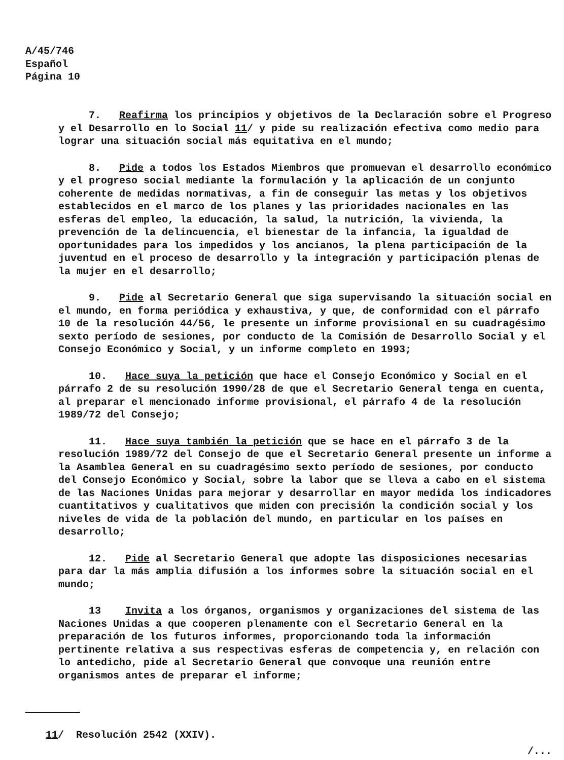A/45/746
Español
Página 10
7. Reafirma los principios y objetivos de la Declaración sobre el Progreso y el Desarrollo en lo Social 11/ y pide su realización efectiva como medio para lograr una situación social más equitativa en el mundo;
8. Pide a todos los Estados Miembros que promuevan el desarrollo económico y el progreso social mediante la formulación y la aplicación de un conjunto coherente de medidas normativas, a fin de conseguir las metas y los objetivos establecidos en el marco de los planes y las prioridades nacionales en las esferas del empleo, la educación, la salud, la nutrición, la vivienda, la prevención de la delincuencia, el bienestar de la infancia, la igualdad de oportunidades para los impedidos y los ancianos, la plena participación de la juventud en el proceso de desarrollo y la integración y participación plenas de la mujer en el desarrollo;
9. Pide al Secretario General que siga supervisando la situación social en el mundo, en forma periódica y exhaustiva, y que, de conformidad con el párrafo 10 de la resolución 44/56, le presente un informe provisional en su cuadragésimo sexto período de sesiones, por conducto de la Comisión de Desarrollo Social y el Consejo Económico y Social, y un informe completo en 1993;
10. Hace suya la petición que hace el Consejo Económico y Social en el párrafo 2 de su resolución 1990/28 de que el Secretario General tenga en cuenta, al preparar el mencionado informe provisional, el párrafo 4 de la resolución 1989/72 del Consejo;
11. Hace suya también la petición que se hace en el párrafo 3 de la resolución 1989/72 del Consejo de que el Secretario General presente un informe a la Asamblea General en su cuadragésimo sexto período de sesiones, por conducto del Consejo Económico y Social, sobre la labor que se lleva a cabo en el sistema de las Naciones Unidas para mejorar y desarrollar en mayor medida los indicadores cuantitativos y cualitativos que miden con precisión la condición social y los niveles de vida de la población del mundo, en particular en los países en desarrollo;
12. Pide al Secretario General que adopte las disposiciones necesarias para dar la más amplia difusión a los informes sobre la situación social en el mundo;
13 Invita a los órganos, organismos y organizaciones del sistema de las Naciones Unidas a que cooperen plenamente con el Secretario General en la preparación de los futuros informes, proporcionando toda la información pertinente relativa a sus respectivas esferas de competencia y, en relación con lo antedicho, pide al Secretario General que convoque una reunión entre organismos antes de preparar el informe;
11/ Resolución 2542 (XXIV).
/...